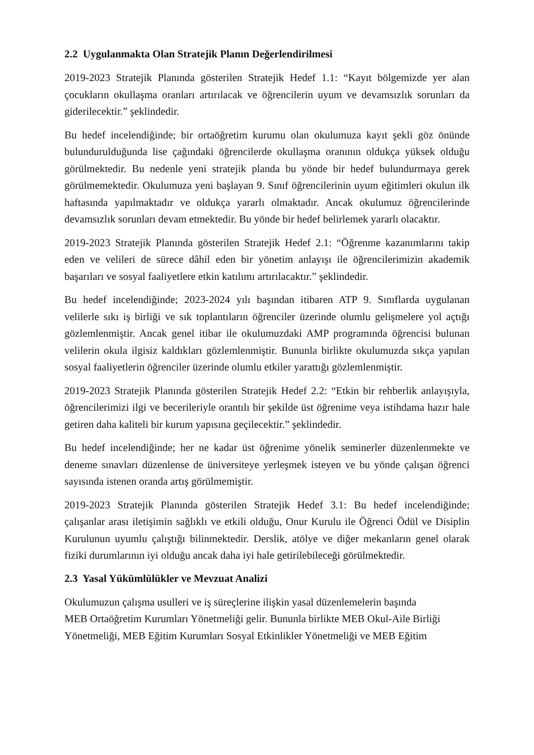2.2 Uygulanmakta Olan Stratejik Planın Değerlendirilmesi
2019-2023 Stratejik Planında gösterilen Stratejik Hedef 1.1: “Kayıt bölgemizde yer alan çocukların okullaşma oranları artırılacak ve öğrencilerin uyum ve devamsızlık sorunları da giderilecektir.” şeklindedir.
Bu hedef incelendiğinde; bir ortaöğretim kurumu olan okulumuza kayıt şekli göz önünde bulundurulduğunda lise çağındaki öğrencilerde okullaşma oranının oldukça yüksek olduğu görülmektedir. Bu nedenle yeni stratejik planda bu yönde bir hedef bulundurmaya gerek görülmemektedir. Okulumuza yeni başlayan 9. Sınıf öğrencilerinin uyum eğitimleri okulun ilk haftasında yapılmaktadır ve oldukça yararlı olmaktadır. Ancak okulumuz öğrencilerinde devamsızlık sorunları devam etmektedir. Bu yönde bir hedef belirlemek yararlı olacaktır.
2019-2023 Stratejik Planında gösterilen Stratejik Hedef 2.1: “Öğrenme kazanımlarını takip eden ve velileri de sürece dâhil eden bir yönetim anlayışı ile öğrencilerimizin akademik başarıları ve sosyal faaliyetlere etkin katılımı artırılacaktır.” şeklindedir.
Bu hedef incelendiğinde; 2023-2024 yılı başından itibaren ATP 9. Sınıflarda uygulanan velilerle sıkı iş birliği ve sık toplantıların öğrenciler üzerinde olumlu gelişmelere yol açtığı gözlemlenmiştir. Ancak genel itibar ile okulumuzdaki AMP programında öğrencisi bulunan velilerin okula ilgisiz kaldıkları gözlemlenmiştir. Bununla birlikte okulumuzda sıkça yapılan sosyal faaliyetlerin öğrenciler üzerinde olumlu etkiler yarattığı gözlemlenmiştir.
2019-2023 Stratejik Planında gösterilen Stratejik Hedef 2.2: “Etkin bir rehberlik anlayışıyla, öğrencilerimizi ilgi ve becerileriyle orantılı bir şekilde üst öğrenime veya istihdama hazır hale getiren daha kaliteli bir kurum yapısına geçilecektir.” şeklindedir.
Bu hedef incelendiğinde; her ne kadar üst öğrenime yönelik seminerler düzenlenmekte ve deneme sınavları düzenlense de üniversiteye yerleşmek isteyen ve bu yönde çalışan öğrenci sayısında istenen oranda artış görülmemiştir.
2019-2023 Stratejik Planında gösterilen Stratejik Hedef 3.1: Bu hedef incelendiğinde; çalışanlar arası iletişimin sağlıklı ve etkili olduğu, Onur Kurulu ile Öğrenci Ödül ve Disiplin Kurulunun uyumlu çalıştığı bilinmektedir. Derslik, atölye ve diğer mekanların genel olarak fiziki durumlarının iyi olduğu ancak daha iyi hale getirilebileceği görülmektedir.
2.3 Yasal Yükümlülükler ve Mevzuat Analizi
Okulumuzun çalışma usulleri ve iş süreçlerine ilişkin yasal düzenlemelerin başında
MEB Ortaöğretim Kurumları Yönetmeliği gelir. Bununla birlikte MEB Okul-Aile Birliği
Yönetmeliği, MEB Eğitim Kurumları Sosyal Etkinlikler Yönetmeliği ve MEB Eğitim